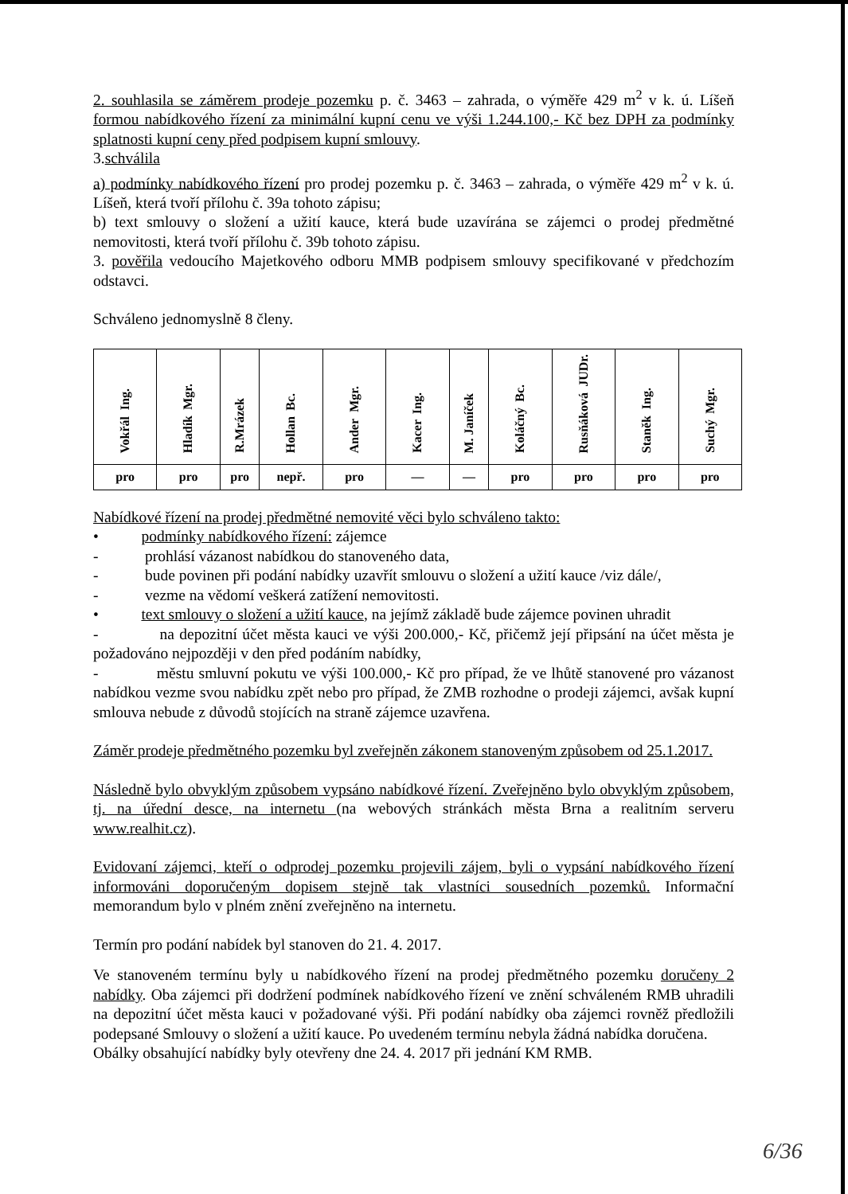2. souhlasila se záměrem prodeje pozemku p. č. 3463 – zahrada, o výměře 429 m<sup>2</sup> v k. ú. Líšeň formou nabídkového řízení za minimální kupní cenu ve výši 1.244.100,- Kč bez DPH za podmínky splatnosti kupní ceny před podpisem kupní smlouvy.
3.schválila
a) podmínky nabídkového řízení pro prodej pozemku p. č. 3463 – zahrada, o výměře 429 m<sup>2</sup> v k. ú. Líšeň, která tvoří přílohu č. 39a tohoto zápisu;
b) text smlouvy o složení a užití kauce, která bude uzavírána se zájemci o prodej předmětné nemovitosti, která tvoří přílohu č. 39b tohoto zápisu.
3. pověřila vedoucího Majetkového odboru MMB podpisem smlouvy specifikované v předchozím odstavci.
Schváleno jednomyslně 8 členy.
| Ing. Vokřál | Mgr. Hladík | R.Mrázek | Bc. Hollan | Mgr. Ander | Ing. Kacer | M. Janíček | Bc. Koláčný | JUDr. Rusňáková | Ing. Staněk | Mgr. Suchý |
| pro | pro | pro | nepř. | pro | — | — | pro | pro | pro | pro |
Nabídkové řízení na prodej předmětné nemovité věci bylo schváleno takto:
• podmínky nabídkového řízení: zájemce
- prohlásí vázanost nabídkou do stanoveného data,
- bude povinen při podání nabídky uzavřít smlouvu o složení a užití kauce /viz dále/,
- vezme na vědomí veškerá zatížení nemovitosti.
• text smlouvy o složení a užití kauce, na jejímž základě bude zájemce povinen uhradit
- na depozitní účet města kauci ve výši 200.000,- Kč, přičemž její připsání na účet města je požadováno nejpozději v den před podáním nabídky,
- městu smluvní pokutu ve výši 100.000,- Kč pro případ, že ve lhůtě stanovené pro vázanost nabídkou vezme svou nabídku zpět nebo pro případ, že ZMB rozhodne o prodeji zájemci, avšak kupní smlouva nebude z důvodů stojících na straně zájemce uzavřena.
Záměr prodeje předmětného pozemku byl zveřejněn zákonem stanoveným způsobem od 25.1.2017.
Následně bylo obvyklým způsobem vypsáno nabídkové řízení. Zveřejněno bylo obvyklým způsobem, tj. na úřední desce, na internetu (na webových stránkách města Brna a realitním serveru www.realhit.cz).
Evidovaní zájemci, kteří o odprodej pozemku projevili zájem, byli o vypsání nabídkového řízení informováni doporučeným dopisem stejně tak vlastníci sousedních pozemků. Informační memorandum bylo v plném znění zveřejněno na internetu.
Termín pro podání nabídek byl stanoven do 21. 4. 2017.
Ve stanoveném termínu byly u nabídkového řízení na prodej předmětného pozemku doručeny 2 nabídky. Oba zájemci při dodržení podmínek nabídkového řízení ve znění schváleném RMB uhradili na depozitní účet města kauci v požadované výši. Při podání nabídky oba zájemci rovněž předložili podepsané Smlouvy o složení a užití kauce. Po uvedeném termínu nebyla žádná nabídka doručena.
Obálky obsahující nabídky byly otevřeny dne 24. 4. 2017 při jednání KM RMB.
6/36